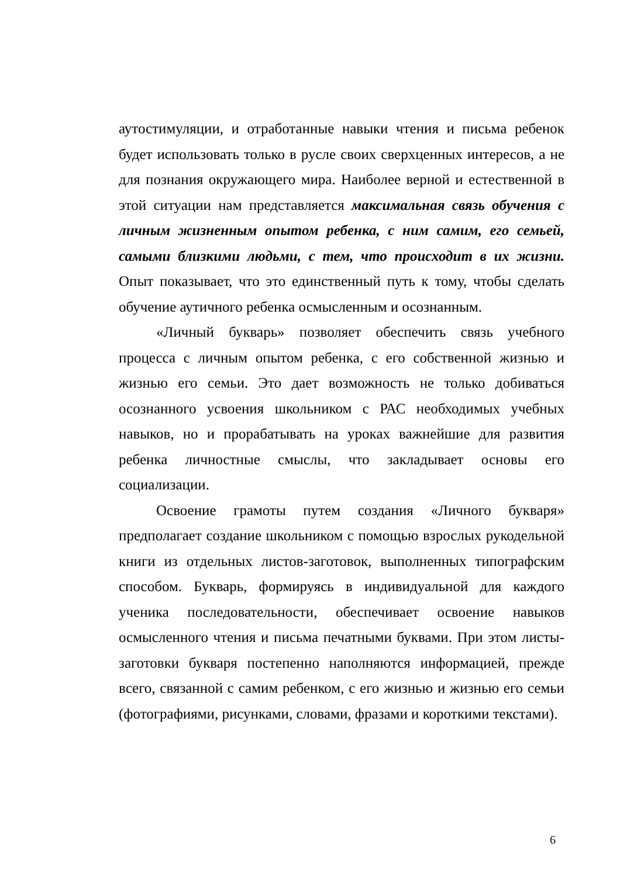аутостимуляции, и отработанные навыки чтения и письма ребенок будет использовать только в русле своих сверхценных интересов, а не для познания окружающего мира. Наиболее верной и естественной в этой ситуации нам представляется максимальная связь обучения с личным жизненным опытом ребенка, с ним самим, его семьей, самыми близкими людьми, с тем, что происходит в их жизни. Опыт показывает, что это единственный путь к тому, чтобы сделать обучение аутичного ребенка осмысленным и осознанным.
«Личный букварь» позволяет обеспечить связь учебного процесса с личным опытом ребенка, с его собственной жизнью и жизнью его семьи. Это дает возможность не только добиваться осознанного усвоения школьником с РАС необходимых учебных навыков, но и прорабатывать на уроках важнейшие для развития ребенка личностные смыслы, что закладывает основы его социализации.
Освоение грамоты путем создания «Личного букваря» предполагает создание школьником с помощью взрослых рукодельной книги из отдельных листов-заготовок, выполненных типографским способом. Букварь, формируясь в индивидуальной для каждого ученика последовательности, обеспечивает освоение навыков осмысленного чтения и письма печатными буквами. При этом листы-заготовки букваря постепенно наполняются информацией, прежде всего, связанной с самим ребенком, с его жизнью и жизнью его семьи (фотографиями, рисунками, словами, фразами и короткими текстами).
6